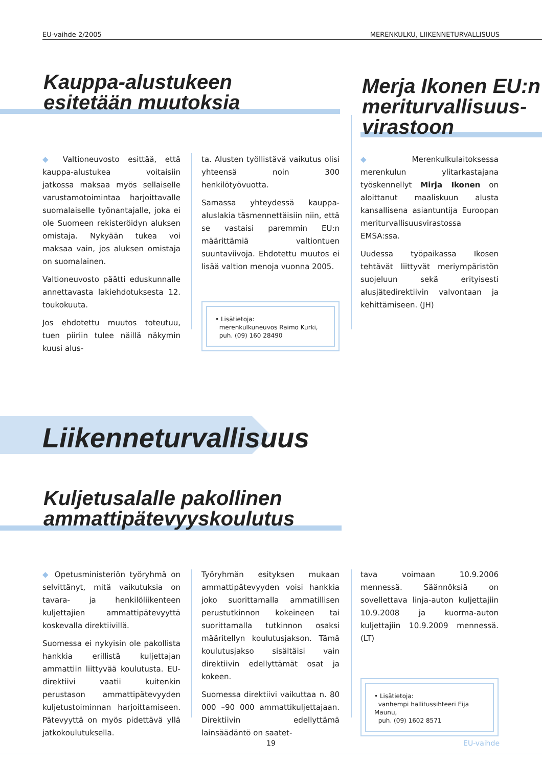EU-vaihde 2/2005 MERENKULKU, LIIKENNETURVALLISUUS
Kauppa-alustukeen
esitetään muutoksia
Merja Ikonen EU:n
meriturvallisuus-
virastoon
◆ Valtioneuvosto esittää, että kauppa-alustukea voitaisiin jatkossa maksaa myös sellaiselle varustamotoimintaa harjoittavalle suomalaiselle työnantajalle, joka ei ole Suomeen rekisteröidyn aluksen omistaja. Nykyään tukea voi maksaa vain, jos aluksen omistaja on suomalainen.
Valtioneuvosto päätti eduskunnalle annettavasta lakiehdotuksesta 12. toukokuuta.
Jos ehdotettu muutos toteutuu, tuen piiriin tulee näillä näkymin kuusi alus-
ta. Alusten työllistävä vaikutus olisi yhteensä noin 300 henkilötyövuotta.
Samassa yhteydessä kauppa-aluslakia täsmennettäisiin niin, että se vastaisi paremmin EU:n määrittämiä valtiontuen suuntaviivoja. Ehdotettu muutos ei lisää valtion menoja vuonna 2005.
• Lisätietoja:
merenkulkuneuvos Raimo Kurki,
puh. (09) 160 28490
◆ Merenkulkulaitoksessa merenkulun ylitarkastajana työskennellyt Mirja Ikonen on aloittanut maaliskuun alusta kansallisena asiantuntija Euroopan meriturvallisuusvirastossa EMSA:ssa.
Uudessa työpaikassa Ikosen tehtävät liittyvät meriympäristön suojeluun sekä erityisesti alusjätedirektiivin valvontaan ja kehittämiseen. (JH)
Liikenneturvallisuus
Kuljetusalalle pakollinen
ammattipätevyyskoulutus
◆ Opetusministeriön työryhmä on selvittänyt, mitä vaikutuksia on tavara- ja henkilöliikenteen kuljettajien ammattipätevyyttä koskevalla direktiivillä.
Suomessa ei nykyisin ole pakollista hankkia erillistä kuljettajan ammattiin liittyvää koulutusta. EU-direktiivi vaatii kuitenkin perustason ammattipätevyyden kuljetustoiminnan harjoittamiseen. Pätevyyttä on myös pidettävä yllä jatkokoulutuksella.
Työryhmän esityksen mukaan ammattipätevyyden voisi hankkia joko suorittamalla ammatillisen perustutkinnon kokeineen tai suorittamalla tutkinnon osaksi määritellyn koulutusjakson. Tämä koulutusjakso sisältäisi vain direktiivin edellyttämät osat ja kokeen.
Suomessa direktiivi vaikuttaa n. 80 000 –90 000 ammattikuljettajaan. Direktiivin edellyttämä lainsäädäntö on saatet-
tava voimaan 10.9.2006 mennessä. Säännöksiä on sovellettava linja-auton kuljettajiin 10.9.2008 ja kuorma-auton kuljettajiin 10.9.2009 mennessä. (LT)
• Lisätietoja:
vanhempi hallitussihteeri Eija Maunu,
puh. (09) 1602 8571
19 EU-vaihde